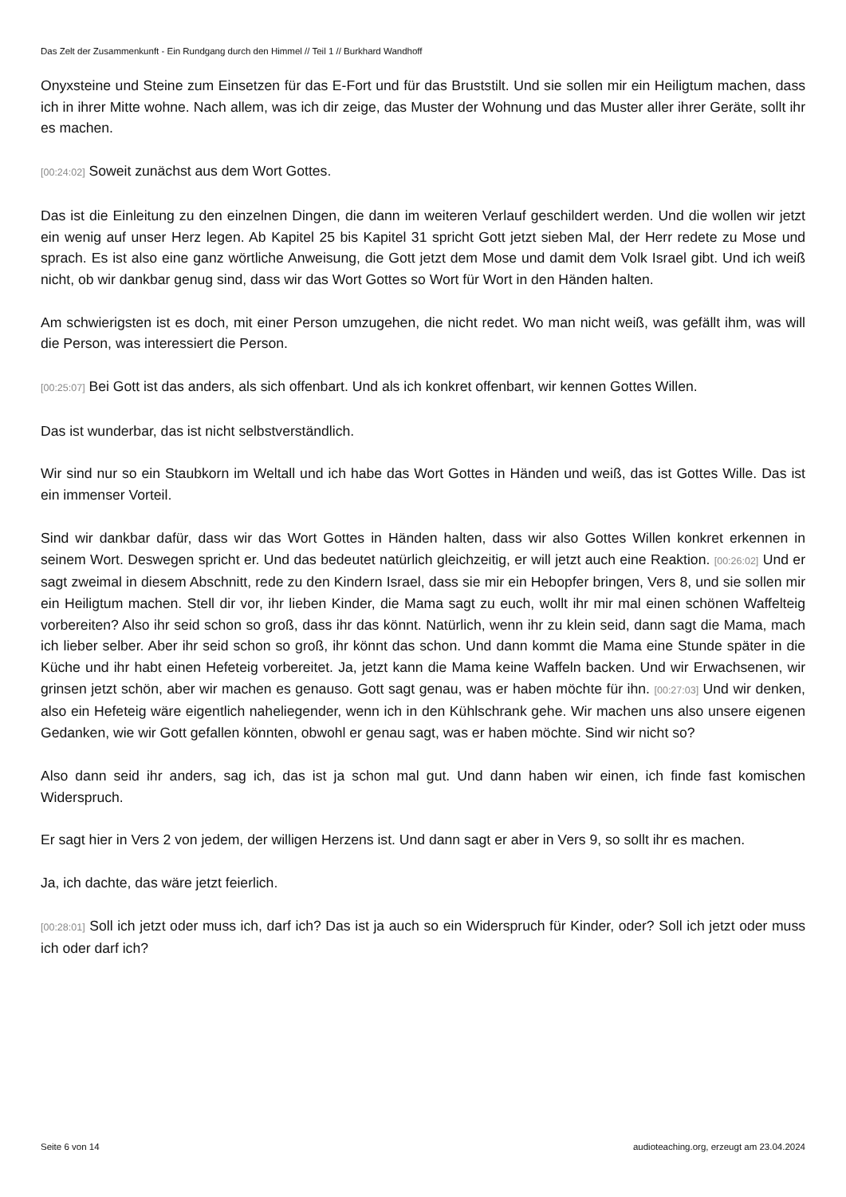Das Zelt der Zusammenkunft - Ein Rundgang durch den Himmel // Teil 1 // Burkhard Wandhoff
Onyxsteine und Steine zum Einsetzen für das E-Fort und für das Bruststilt. Und sie sollen mir ein Heiligtum machen, dass ich in ihrer Mitte wohne. Nach allem, was ich dir zeige, das Muster der Wohnung und das Muster aller ihrer Geräte, sollt ihr es machen.
[00:24:02] Soweit zunächst aus dem Wort Gottes.
Das ist die Einleitung zu den einzelnen Dingen, die dann im weiteren Verlauf geschildert werden. Und die wollen wir jetzt ein wenig auf unser Herz legen. Ab Kapitel 25 bis Kapitel 31 spricht Gott jetzt sieben Mal, der Herr redete zu Mose und sprach. Es ist also eine ganz wörtliche Anweisung, die Gott jetzt dem Mose und damit dem Volk Israel gibt. Und ich weiß nicht, ob wir dankbar genug sind, dass wir das Wort Gottes so Wort für Wort in den Händen halten.
Am schwierigsten ist es doch, mit einer Person umzugehen, die nicht redet. Wo man nicht weiß, was gefällt ihm, was will die Person, was interessiert die Person.
[00:25:07] Bei Gott ist das anders, als sich offenbart. Und als ich konkret offenbart, wir kennen Gottes Willen.
Das ist wunderbar, das ist nicht selbstverständlich.
Wir sind nur so ein Staubkorn im Weltall und ich habe das Wort Gottes in Händen und weiß, das ist Gottes Wille. Das ist ein immenser Vorteil.
Sind wir dankbar dafür, dass wir das Wort Gottes in Händen halten, dass wir also Gottes Willen konkret erkennen in seinem Wort. Deswegen spricht er. Und das bedeutet natürlich gleichzeitig, er will jetzt auch eine Reaktion. [00:26:02] Und er sagt zweimal in diesem Abschnitt, rede zu den Kindern Israel, dass sie mir ein Hebopfer bringen, Vers 8, und sie sollen mir ein Heiligtum machen. Stell dir vor, ihr lieben Kinder, die Mama sagt zu euch, wollt ihr mir mal einen schönen Waffelteig vorbereiten? Also ihr seid schon so groß, dass ihr das könnt. Natürlich, wenn ihr zu klein seid, dann sagt die Mama, mach ich lieber selber. Aber ihr seid schon so groß, ihr könnt das schon. Und dann kommt die Mama eine Stunde später in die Küche und ihr habt einen Hefeteig vorbereitet. Ja, jetzt kann die Mama keine Waffeln backen. Und wir Erwachsenen, wir grinsen jetzt schön, aber wir machen es genauso. Gott sagt genau, was er haben möchte für ihn. [00:27:03] Und wir denken, also ein Hefeteig wäre eigentlich naheliegender, wenn ich in den Kühlschrank gehe. Wir machen uns also unsere eigenen Gedanken, wie wir Gott gefallen könnten, obwohl er genau sagt, was er haben möchte. Sind wir nicht so?
Also dann seid ihr anders, sag ich, das ist ja schon mal gut. Und dann haben wir einen, ich finde fast komischen Widerspruch.
Er sagt hier in Vers 2 von jedem, der willigen Herzens ist. Und dann sagt er aber in Vers 9, so sollt ihr es machen.
Ja, ich dachte, das wäre jetzt feierlich.
[00:28:01] Soll ich jetzt oder muss ich, darf ich? Das ist ja auch so ein Widerspruch für Kinder, oder? Soll ich jetzt oder muss ich oder darf ich?
Seite 6 von 14 audioteaching.org, erzeugt am 23.04.2024